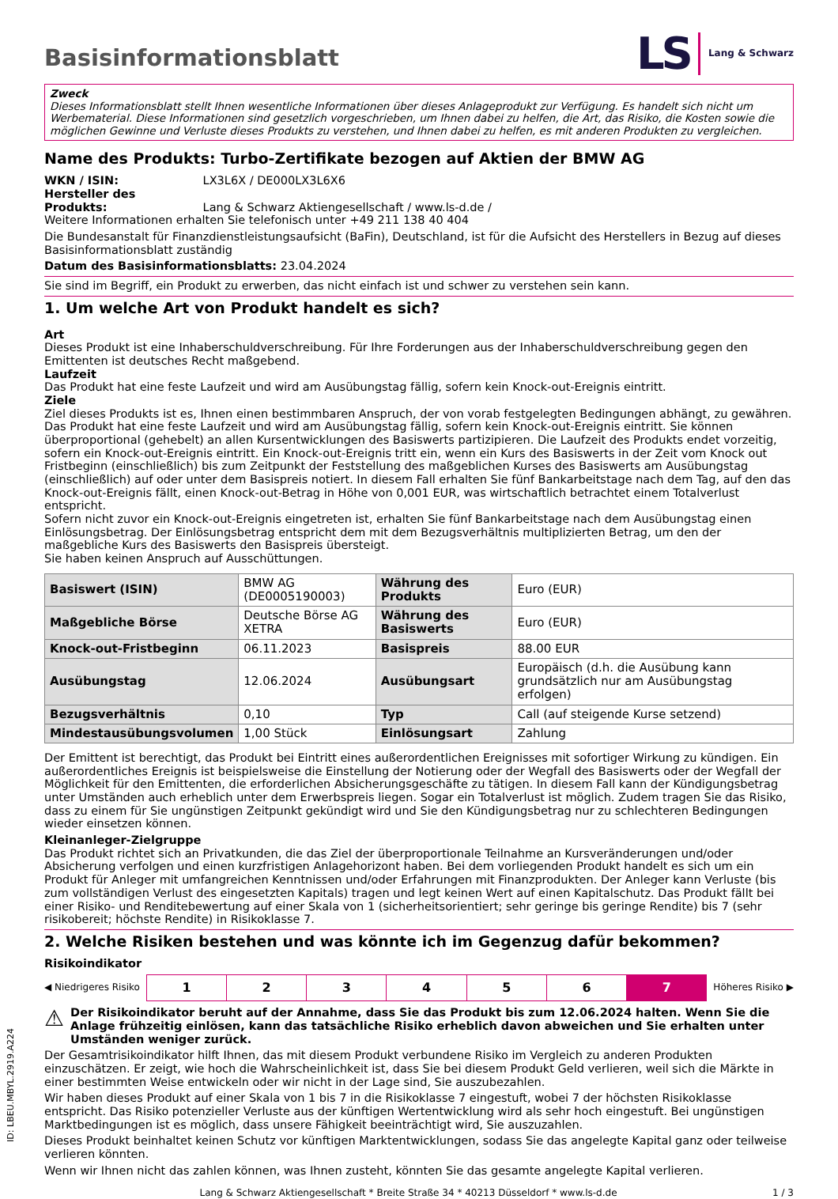Basisinformationsblatt
LS Lang & Schwarz
Zweck
Dieses Informationsblatt stellt Ihnen wesentliche Informationen über dieses Anlageprodukt zur Verfügung. Es handelt sich nicht um Werbematerial. Diese Informationen sind gesetzlich vorgeschrieben, um Ihnen dabei zu helfen, die Art, das Risiko, die Kosten sowie die möglichen Gewinne und Verluste dieses Produkts zu verstehen, und Ihnen dabei zu helfen, es mit anderen Produkten zu vergleichen.
Name des Produkts: Turbo-Zertifikate bezogen auf Aktien der BMW AG
WKN / ISIN: LX3L6X / DE000LX3L6X6
Hersteller des Produkts: Lang & Schwarz Aktiengesellschaft / www.ls-d.de /
Weitere Informationen erhalten Sie telefonisch unter +49 211 138 40 404
Die Bundesanstalt für Finanzdienstleistungsaufsicht (BaFin), Deutschland, ist für die Aufsicht des Herstellers in Bezug auf dieses Basisinformationsblatt zuständig
Datum des Basisinformationsblatts: 23.04.2024
Sie sind im Begriff, ein Produkt zu erwerben, das nicht einfach ist und schwer zu verstehen sein kann.
1. Um welche Art von Produkt handelt es sich?
Art
Dieses Produkt ist eine Inhaberschuldverschreibung. Für Ihre Forderungen aus der Inhaberschuldverschreibung gegen den Emittenten ist deutsches Recht maßgebend.
Laufzeit
Das Produkt hat eine feste Laufzeit und wird am Ausübungstag fällig, sofern kein Knock-out-Ereignis eintritt.
Ziele
Ziel dieses Produkts ist es, Ihnen einen bestimmbaren Anspruch, der von vorab festgelegten Bedingungen abhängt, zu gewähren. Das Produkt hat eine feste Laufzeit und wird am Ausübungstag fällig, sofern kein Knock-out-Ereignis eintritt. Sie können überproportional (gehebelt) an allen Kursentwicklungen des Basiswerts partizipieren. Die Laufzeit des Produkts endet vorzeitig, sofern ein Knock-out-Ereignis eintritt. Ein Knock-out-Ereignis tritt ein, wenn ein Kurs des Basiswerts in der Zeit vom Knock out Fristbeginn (einschließlich) bis zum Zeitpunkt der Feststellung des maßgeblichen Kurses des Basiswerts am Ausübungstag (einschließlich) auf oder unter dem Basispreis notiert. In diesem Fall erhalten Sie fünf Bankarbeitstage nach dem Tag, auf den das Knock-out-Ereignis fällt, einen Knock-out-Betrag in Höhe von 0,001 EUR, was wirtschaftlich betrachtet einem Totalverlust entspricht.
Sofern nicht zuvor ein Knock-out-Ereignis eingetreten ist, erhalten Sie fünf Bankarbeitstage nach dem Ausübungstag einen Einlösungsbetrag. Der Einlösungsbetrag entspricht dem mit dem Bezugsverhältnis multiplizierten Betrag, um den der maßgebliche Kurs des Basiswerts den Basispreis übersteigt.
Sie haben keinen Anspruch auf Ausschüttungen.
| Basiswert (ISIN) | BMW AG (DE0005190003) | Währung des Produkts | Euro (EUR) |
| Maßgebliche Börse | Deutsche Börse AG XETRA | Währung des Basiswerts | Euro (EUR) |
| Knock-out-Fristbeginn | 06.11.2023 | Basispreis | 88.00 EUR |
| Ausübungstag | 12.06.2024 | Ausübungsart | Europäisch (d.h. die Ausübung kann grundsätzlich nur am Ausübungstag erfolgen) |
| Bezugsverhältnis | 0,10 | Typ | Call (auf steigende Kurse setzend) |
| Mindestausübungsvolumen | 1,00 Stück | Einlösungsart | Zahlung |
Der Emittent ist berechtigt, das Produkt bei Eintritt eines außerordentlichen Ereignisses mit sofortiger Wirkung zu kündigen. Ein außerordentliches Ereignis ist beispielsweise die Einstellung der Notierung oder der Wegfall des Basiswerts oder der Wegfall der Möglichkeit für den Emittenten, die erforderlichen Absicherungsgeschäfte zu tätigen. In diesem Fall kann der Kündigungsbetrag unter Umständen auch erheblich unter dem Erwerbspreis liegen. Sogar ein Totalverlust ist möglich. Zudem tragen Sie das Risiko, dass zu einem für Sie ungünstigen Zeitpunkt gekündigt wird und Sie den Kündigungsbetrag nur zu schlechteren Bedingungen wieder einsetzen können.
Kleinanleger-Zielgruppe
Das Produkt richtet sich an Privatkunden, die das Ziel der überproportionale Teilnahme an Kursveränderungen und/oder Absicherung verfolgen und einen kurzfristigen Anlagehorizont haben. Bei dem vorliegenden Produkt handelt es sich um ein Produkt für Anleger mit umfangreichen Kenntnissen und/oder Erfahrungen mit Finanzprodukten. Der Anleger kann Verluste (bis zum vollständigen Verlust des eingesetzten Kapitals) tragen und legt keinen Wert auf einen Kapitalschutz. Das Produkt fällt bei einer Risiko- und Renditebewertung auf einer Skala von 1 (sicherheitsorientiert; sehr geringe bis geringe Rendite) bis 7 (sehr risikobereit; höchste Rendite) in Risikoklasse 7.
2. Welche Risiken bestehen und was könnte ich im Gegenzug dafür bekommen?
Risikoindikator
◀ Niedrigeres Risiko
| 1 | 2 | 3 | 4 | 5 | 6 | 7 |
Höheres Risiko ▶
⚠ Der Risikoindikator beruht auf der Annahme, dass Sie das Produkt bis zum 12.06.2024 halten. Wenn Sie die Anlage frühzeitig einlösen, kann das tatsächliche Risiko erheblich davon abweichen und Sie erhalten unter Umständen weniger zurück.
Der Gesamtrisikoindikator hilft Ihnen, das mit diesem Produkt verbundene Risiko im Vergleich zu anderen Produkten einzuschätzen. Er zeigt, wie hoch die Wahrscheinlichkeit ist, dass Sie bei diesem Produkt Geld verlieren, weil sich die Märkte in einer bestimmten Weise entwickeln oder wir nicht in der Lage sind, Sie auszubezahlen.
Wir haben dieses Produkt auf einer Skala von 1 bis 7 in die Risikoklasse 7 eingestuft, wobei 7 der höchsten Risikoklasse entspricht. Das Risiko potenzieller Verluste aus der künftigen Wertentwicklung wird als sehr hoch eingestuft. Bei ungünstigen Marktbedingungen ist es möglich, dass unsere Fähigkeit beeinträchtigt wird, Sie auszuzahlen.
Dieses Produkt beinhaltet keinen Schutz vor künftigen Marktentwicklungen, sodass Sie das angelegte Kapital ganz oder teilweise verlieren könnten.
Wenn wir Ihnen nicht das zahlen können, was Ihnen zusteht, könnten Sie das gesamte angelegte Kapital verlieren.
Lang & Schwarz Aktiengesellschaft * Breite Straße 34 * 40213 Düsseldorf * www.ls-d.de 1 / 3
ID: LBEU.MBYL.2919.A224